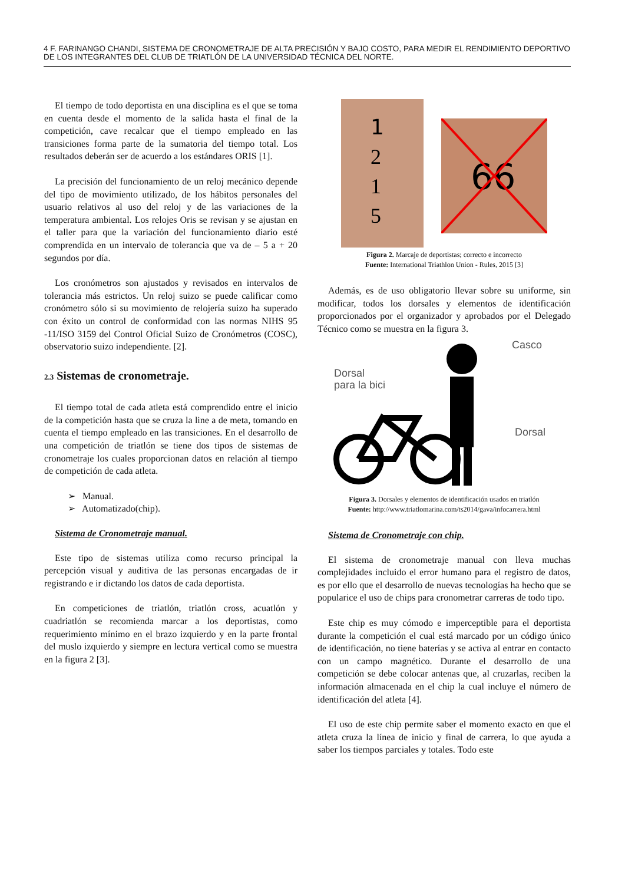4 F. FARINANGO CHANDI, SISTEMA DE CRONOMETRAJE DE ALTA PRECISIÓN Y BAJO COSTO, PARA MEDIR EL RENDIMIENTO DEPORTIVO DE LOS INTEGRANTES DEL CLUB DE TRIATLÓN DE LA UNIVERSIDAD TÉCNICA DEL NORTE.
El tiempo de todo deportista en una disciplina es el que se toma en cuenta desde el momento de la salida hasta el final de la competición, cave recalcar que el tiempo empleado en las transiciones forma parte de la sumatoria del tiempo total. Los resultados deberán ser de acuerdo a los estándares ORIS [1].
La precisión del funcionamiento de un reloj mecánico depende del tipo de movimiento utilizado, de los hábitos personales del usuario relativos al uso del reloj y de las variaciones de la temperatura ambiental. Los relojes Oris se revisan y se ajustan en el taller para que la variación del funcionamiento diario esté comprendida en un intervalo de tolerancia que va de – 5 a + 20 segundos por día.
Los cronómetros son ajustados y revisados en intervalos de tolerancia más estrictos. Un reloj suizo se puede calificar como cronómetro sólo si su movimiento de relojería suizo ha superado con éxito un control de conformidad con las normas NIHS 95 -11/ISO 3159 del Control Oficial Suizo de Cronómetros (COSC), observatorio suizo independiente. [2].
2.3 Sistemas de cronometraje.
El tiempo total de cada atleta está comprendido entre el inicio de la competición hasta que se cruza la line a de meta, tomando en cuenta el tiempo empleado en las transiciones. En el desarrollo de una competición de triatlón se tiene dos tipos de sistemas de cronometraje los cuales proporcionan datos en relación al tiempo de competición de cada atleta.
➢ Manual.
➢ Automatizado(chip).
Sistema de Cronometraje manual.
Este tipo de sistemas utiliza como recurso principal la percepción visual y auditiva de las personas encargadas de ir registrando e ir dictando los datos de cada deportista.
En competiciones de triatlón, triatlón cross, acuatlón y cuadriatlón se recomienda marcar a los deportistas, como requerimiento mínimo en el brazo izquierdo y en la parte frontal del muslo izquierdo y siempre en lectura vertical como se muestra en la figura 2 [3].
1
2
1
5
66
Figura 2. Marcaje de deportistas; correcto e incorrecto
Fuente: International Triathlon Union - Rules, 2015 [3]
Además, es de uso obligatorio llevar sobre su uniforme, sin modificar, todos los dorsales y elementos de identificación proporcionados por el organizador y aprobados por el Delegado Técnico como se muestra en la figura 3.
Casco
Dorsal
para la bici
Dorsal
Figura 3. Dorsales y elementos de identificación usados en triatlón
Fuente: http://www.triatlomarina.com/ts2014/gava/infocarrera.html
Sistema de Cronometraje con chip.
El sistema de cronometraje manual con lleva muchas complejidades incluido el error humano para el registro de datos, es por ello que el desarrollo de nuevas tecnologías ha hecho que se popularice el uso de chips para cronometrar carreras de todo tipo.
Este chip es muy cómodo e imperceptible para el deportista durante la competición el cual está marcado por un código único de identificación, no tiene baterías y se activa al entrar en contacto con un campo magnético. Durante el desarrollo de una competición se debe colocar antenas que, al cruzarlas, reciben la información almacenada en el chip la cual incluye el número de identificación del atleta [4].
El uso de este chip permite saber el momento exacto en que el atleta cruza la línea de inicio y final de carrera, lo que ayuda a saber los tiempos parciales y totales. Todo este